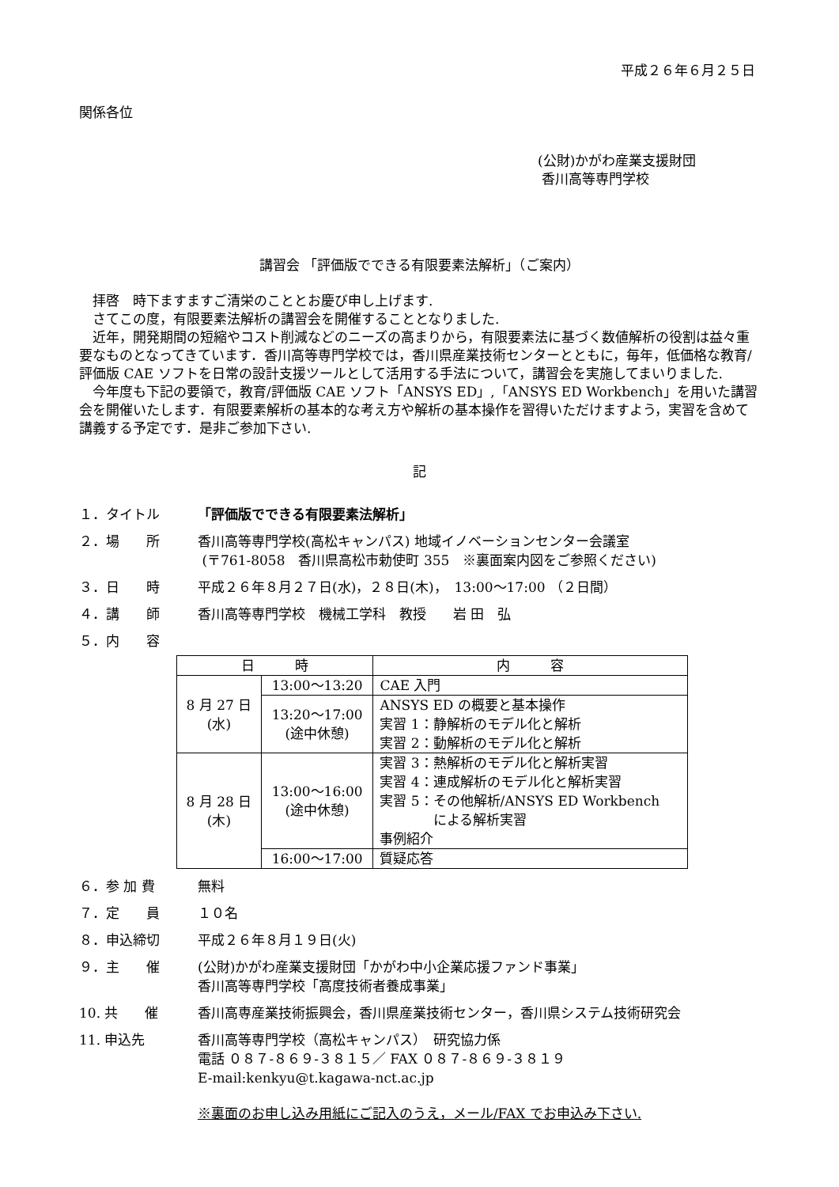平成２６年６月２５日
関係各位
(公財)かがわ産業支援財団
香川高等専門学校
講習会 「評価版でできる有限要素法解析」（ご案内）
　拝啓　時下ますますご清栄のこととお慶び申し上げます.
　さてこの度，有限要素法解析の講習会を開催することとなりました.
　近年，開発期間の短縮やコスト削減などのニーズの高まりから，有限要素法に基づく数値解析の役割は益々重要なものとなってきています．香川高等専門学校では，香川県産業技術センターとともに，毎年，低価格な教育/評価版 CAE ソフトを日常の設計支援ツールとして活用する手法について，講習会を実施してまいりました.
　今年度も下記の要領で，教育/評価版 CAE ソフト「ANSYS ED」,「ANSYS ED Workbench」を用いた講習会を開催いたします．有限要素解析の基本的な考え方や解析の基本操作を習得いただけますよう，実習を含めて講義する予定です．是非ご参加下さい.
記
１．タイトル 「評価版でできる有限要素法解析」
２．場　　所 香川高等専門学校(高松キャンパス) 地域イノベーションセンター会議室
(〒761-8058　香川県高松市勅使町 355　※裏面案内図をご参照ください)
３．日　　時 平成２６年８月２７日(水)，２８日(木)，　13:00～17:00 （２日間）
４．講　　師 香川高等専門学校　機械工学科　教授　　岩 田　弘
５．内　　容
| 日 時 | | 内 容 |
| --- | --- | --- |
| 8 月 27 日 (水) | 13:00～13:20 | CAE 入門 |
| | 13:20～17:00 (途中休憩) | ANSYS ED の概要と基本操作 実習 1：静解析のモデル化と解析 実習 2：動解析のモデル化と解析 |
| 8 月 28 日 (木) | 13:00～16:00 (途中休憩) | 実習 3：熱解析のモデル化と解析実習 実習 4：連成解析のモデル化と解析実習 実習 5：その他解析/ANSYS ED Workbench による解析実習 事例紹介 |
| | 16:00～17:00 | 質疑応答 |
６．参 加 費 無料
７．定　　員 １０名
８．申込締切 平成２６年８月１９日(火)
９．主　　催 (公財)かがわ産業支援財団「かがわ中小企業応援ファンド事業」
香川高等専門学校「高度技術者養成事業」
10. 共　　催 香川高専産業技術振興会，香川県産業技術センター，香川県システム技術研究会
11. 申込先 香川高等専門学校（高松キャンパス）　研究協力係
電話 ０８７-８６９-３８１５／ FAX ０８７-８６９-３８１９
E-mail:kenkyu@t.kagawa-nct.ac.jp
※裏面のお申し込み用紙にご記入のうえ，メール/FAX でお申込み下さい.